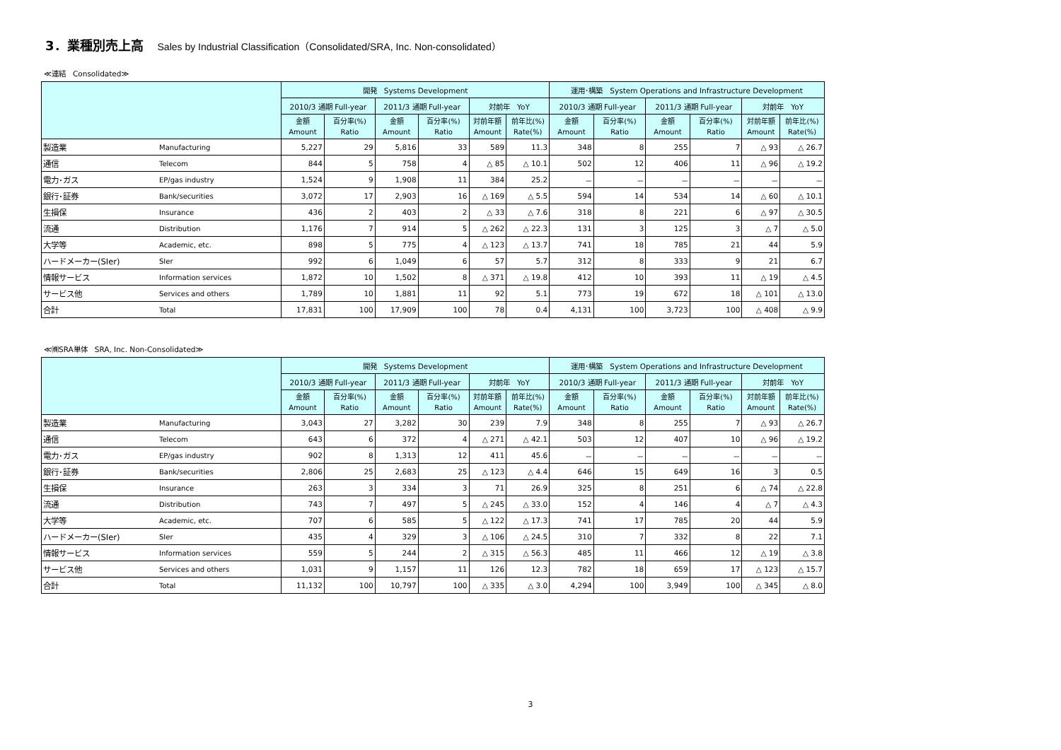3．業種別売上高 Sales by Industrial Classification（Consolidated/SRA, Inc. Non-consolidated）
≪連結　Consolidated≫
| | | 開発 Systems Development | | | | | | 運用･構築 System Operations and Infrastructure Development | | | | | |
| --- | --- | --- | --- | --- | --- | --- | --- | --- | --- | --- | --- | --- | --- |
| | | 2010/3 通期 Full-year | | 2011/3 通期 Full-year | | 対前年 YoY | | 2010/3 通期 Full-year | | 2011/3 通期 Full-year | | 対前年 YoY | |
| | | 金額 Amount | 百分率(%) Ratio | 金額 Amount | 百分率(%) Ratio | 対前年額 Amount | 前年比(%) Rate(%) | 金額 Amount | 百分率(%) Ratio | 金額 Amount | 百分率(%) Ratio | 対前年額 Amount | 前年比(%) Rate(%) |
| 製造業 | Manufacturing | 5,227 | 29 | 5,816 | 33 | 589 | 11.3 | 348 | 8 | 255 | 7 | △ 93 | △ 26.7 |
| 通信 | Telecom | 844 | 5 | 758 | 4 | △ 85 | △ 10.1 | 502 | 12 | 406 | 11 | △ 96 | △ 19.2 |
| 電力･ガス | EP/gas industry | 1,524 | 9 | 1,908 | 11 | 384 | 25.2 | － | － | － | － | － | － |
| 銀行･証券 | Bank/securities | 3,072 | 17 | 2,903 | 16 | △ 169 | △ 5.5 | 594 | 14 | 534 | 14 | △ 60 | △ 10.1 |
| 生損保 | Insurance | 436 | 2 | 403 | 2 | △ 33 | △ 7.6 | 318 | 8 | 221 | 6 | △ 97 | △ 30.5 |
| 流通 | Distribution | 1,176 | 7 | 914 | 5 | △ 262 | △ 22.3 | 131 | 3 | 125 | 3 | △ 7 | △ 5.0 |
| 大学等 | Academic, etc. | 898 | 5 | 775 | 4 | △ 123 | △ 13.7 | 741 | 18 | 785 | 21 | 44 | 5.9 |
| ハードメーカー(SIer) | SIer | 992 | 6 | 1,049 | 6 | 57 | 5.7 | 312 | 8 | 333 | 9 | 21 | 6.7 |
| 情報サービス | Information services | 1,872 | 10 | 1,502 | 8 | △ 371 | △ 19.8 | 412 | 10 | 393 | 11 | △ 19 | △ 4.5 |
| サービス他 | Services and others | 1,789 | 10 | 1,881 | 11 | 92 | 5.1 | 773 | 19 | 672 | 18 | △ 101 | △ 13.0 |
| 合計 | Total | 17,831 | 100 | 17,909 | 100 | 78 | 0.4 | 4,131 | 100 | 3,723 | 100 | △ 408 | △ 9.9 |
≪㈱SRA単体　SRA, Inc. Non-Consolidated≫
| | | 開発 Systems Development | | | | | | 運用･構築 System Operations and Infrastructure Development | | | | | |
| --- | --- | --- | --- | --- | --- | --- | --- | --- | --- | --- | --- | --- | --- |
| | | 2010/3 通期 Full-year | | 2011/3 通期 Full-year | | 対前年 YoY | | 2010/3 通期 Full-year | | 2011/3 通期 Full-year | | 対前年 YoY | |
| | | 金額 Amount | 百分率(%) Ratio | 金額 Amount | 百分率(%) Ratio | 対前年額 Amount | 前年比(%) Rate(%) | 金額 Amount | 百分率(%) Ratio | 金額 Amount | 百分率(%) Ratio | 対前年額 Amount | 前年比(%) Rate(%) |
| 製造業 | Manufacturing | 3,043 | 27 | 3,282 | 30 | 239 | 7.9 | 348 | 8 | 255 | 7 | △ 93 | △ 26.7 |
| 通信 | Telecom | 643 | 6 | 372 | 4 | △ 271 | △ 42.1 | 503 | 12 | 407 | 10 | △ 96 | △ 19.2 |
| 電力･ガス | EP/gas industry | 902 | 8 | 1,313 | 12 | 411 | 45.6 | － | － | － | － | － | － |
| 銀行･証券 | Bank/securities | 2,806 | 25 | 2,683 | 25 | △ 123 | △ 4.4 | 646 | 15 | 649 | 16 | 3 | 0.5 |
| 生損保 | Insurance | 263 | 3 | 334 | 3 | 71 | 26.9 | 325 | 8 | 251 | 6 | △ 74 | △ 22.8 |
| 流通 | Distribution | 743 | 7 | 497 | 5 | △ 245 | △ 33.0 | 152 | 4 | 146 | 4 | △ 7 | △ 4.3 |
| 大学等 | Academic, etc. | 707 | 6 | 585 | 5 | △ 122 | △ 17.3 | 741 | 17 | 785 | 20 | 44 | 5.9 |
| ハードメーカー(SIer) | SIer | 435 | 4 | 329 | 3 | △ 106 | △ 24.5 | 310 | 7 | 332 | 8 | 22 | 7.1 |
| 情報サービス | Information services | 559 | 5 | 244 | 2 | △ 315 | △ 56.3 | 485 | 11 | 466 | 12 | △ 19 | △ 3.8 |
| サービス他 | Services and others | 1,031 | 9 | 1,157 | 11 | 126 | 12.3 | 782 | 18 | 659 | 17 | △ 123 | △ 15.7 |
| 合計 | Total | 11,132 | 100 | 10,797 | 100 | △ 335 | △ 3.0 | 4,294 | 100 | 3,949 | 100 | △ 345 | △ 8.0 |
3